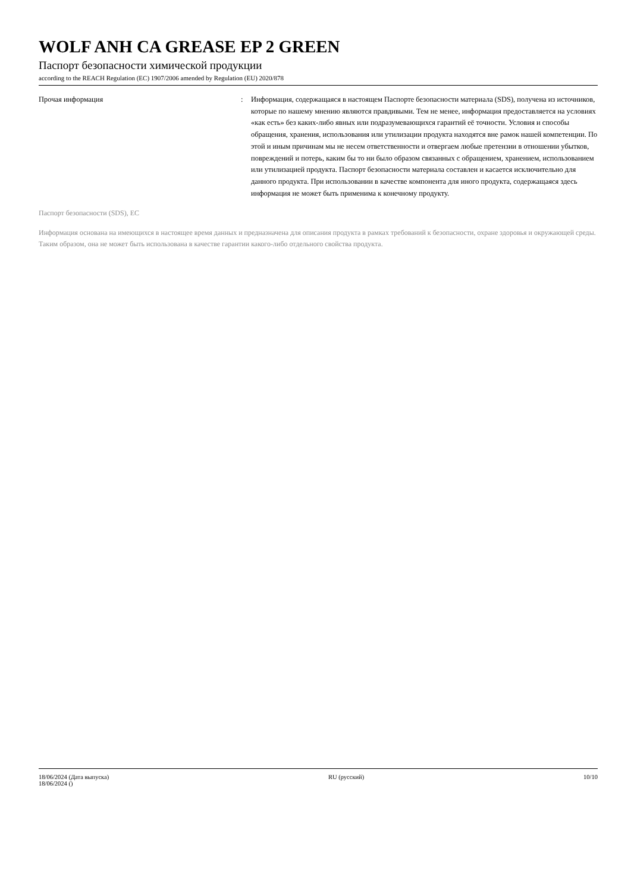WOLF ANH CA GREASE EP 2 GREEN
Паспорт безопасности химической продукции
according to the REACH Regulation (EC) 1907/2006 amended by Regulation (EU) 2020/878
Прочая информация : Информация, содержащаяся в настоящем Паспорте безопасности материала (SDS), получена из источников, которые по нашему мнению являются правдивыми. Тем не менее, информация предоставляется на условиях «как есть» без каких-либо явных или подразумевающихся гарантий её точности. Условия и способы обращения, хранения, использования или утилизации продукта находятся вне рамок нашей компетенции. По этой и иным причинам мы не несем ответственности и отвергаем любые претензии в отношении убытков, повреждений и потерь, каким бы то ни было образом связанных с обращением, хранением, использованием или утилизацией продукта. Паспорт безопасности материала составлен и касается исключительно для данного продукта. При использовании в качестве компонента для иного продукта, содержащаяся здесь информация не может быть применима к конечному продукту.
Паспорт безопасности (SDS), ЕС
Информация основана на имеющихся в настоящее время данных и предназначена для описания продукта в рамках требований к безопасности, охране здоровья и окружающей среды. Таким образом, она не может быть использована в качестве гарантии какого-либо отдельного свойства продукта.
18/06/2024 (Дата выпуска)
18/06/2024 ()
RU (русский) 10/10